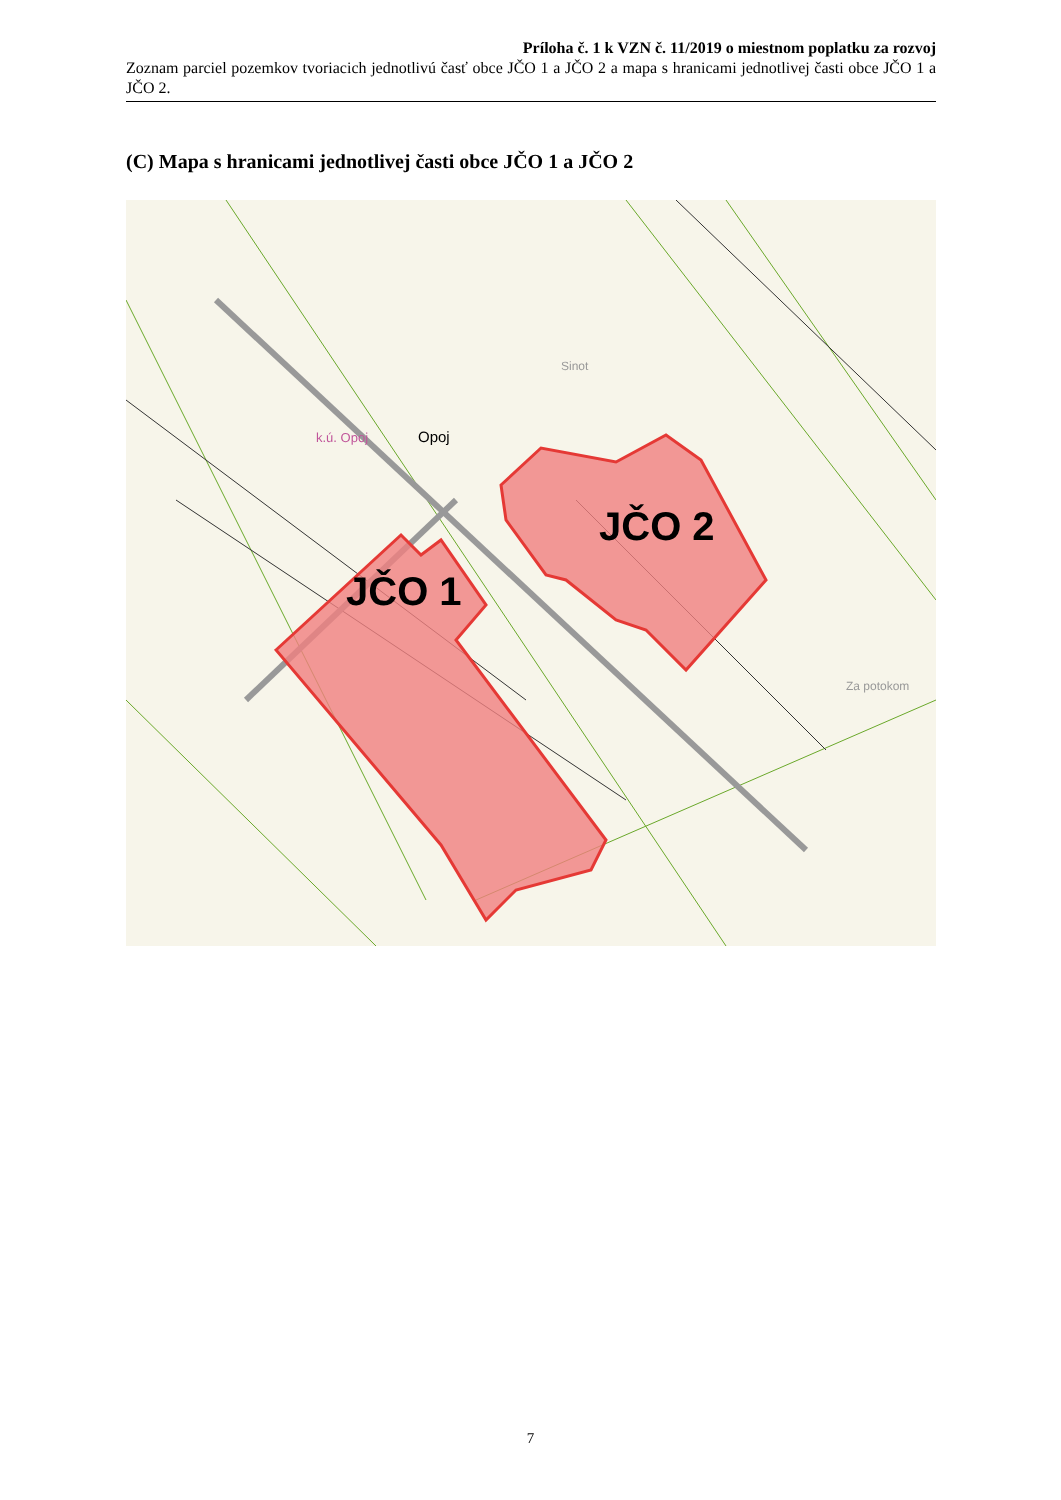Príloha č. 1 k VZN č. 11/2019 o miestnom poplatku za rozvoj
Zoznam parciel pozemkov tvoriacich jednotlivú časť obce JČO 1 a JČO 2 a mapa s hranicami jednotlivej časti obce JČO 1 a JČO 2.
(C) Mapa s hranicami jednotlivej časti obce JČO 1 a JČO 2
JČO 1
JČO 2
k.ú. Opoj
Opoj
Sinot
Za potokom
7